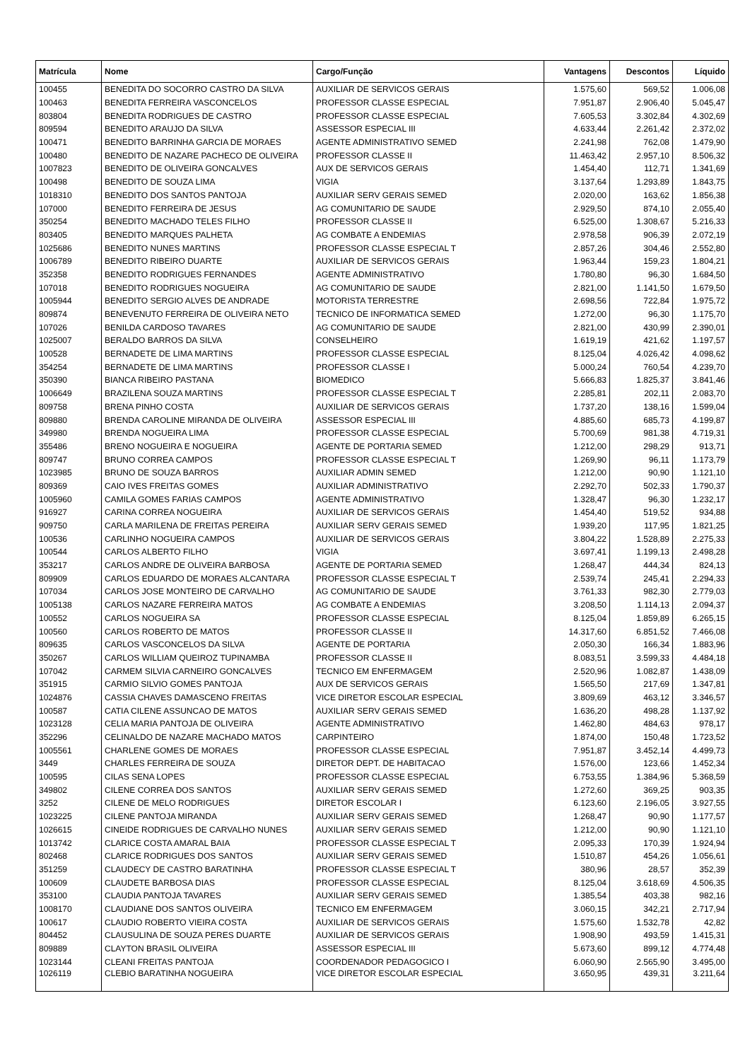| Matrícula | Nome | Cargo/Função | Vantagens | Descontos | Líquido |
| --- | --- | --- | --- | --- | --- |
| 100455 | BENEDITA DO SOCORRO CASTRO DA SILVA | AUXILIAR DE SERVICOS GERAIS | 1.575,60 | 569,52 | 1.006,08 |
| 100463 | BENEDITA FERREIRA VASCONCELOS | PROFESSOR CLASSE ESPECIAL | 7.951,87 | 2.906,40 | 5.045,47 |
| 803804 | BENEDITA RODRIGUES DE CASTRO | PROFESSOR CLASSE ESPECIAL | 7.605,53 | 3.302,84 | 4.302,69 |
| 809594 | BENEDITO ARAUJO DA SILVA | ASSESSOR ESPECIAL III | 4.633,44 | 2.261,42 | 2.372,02 |
| 100471 | BENEDITO BARRINHA GARCIA DE MORAES | AGENTE ADMINISTRATIVO SEMED | 2.241,98 | 762,08 | 1.479,90 |
| 100480 | BENEDITO DE NAZARE PACHECO DE OLIVEIRA | PROFESSOR CLASSE II | 11.463,42 | 2.957,10 | 8.506,32 |
| 1007823 | BENEDITO DE OLIVEIRA GONCALVES | AUX DE SERVICOS GERAIS | 1.454,40 | 112,71 | 1.341,69 |
| 100498 | BENEDITO DE SOUZA LIMA | VIGIA | 3.137,64 | 1.293,89 | 1.843,75 |
| 1018310 | BENEDITO DOS SANTOS PANTOJA | AUXILIAR SERV GERAIS SEMED | 2.020,00 | 163,62 | 1.856,38 |
| 107000 | BENEDITO FERREIRA DE JESUS | AG COMUNITARIO DE SAUDE | 2.929,50 | 874,10 | 2.055,40 |
| 350254 | BENEDITO MACHADO TELES FILHO | PROFESSOR CLASSE II | 6.525,00 | 1.308,67 | 5.216,33 |
| 803405 | BENEDITO MARQUES PALHETA | AG COMBATE A ENDEMIAS | 2.978,58 | 906,39 | 2.072,19 |
| 1025686 | BENEDITO NUNES MARTINS | PROFESSOR CLASSE ESPECIAL T | 2.857,26 | 304,46 | 2.552,80 |
| 1006789 | BENEDITO RIBEIRO DUARTE | AUXILIAR DE SERVICOS GERAIS | 1.963,44 | 159,23 | 1.804,21 |
| 352358 | BENEDITO RODRIGUES FERNANDES | AGENTE ADMINISTRATIVO | 1.780,80 | 96,30 | 1.684,50 |
| 107018 | BENEDITO RODRIGUES NOGUEIRA | AG COMUNITARIO DE SAUDE | 2.821,00 | 1.141,50 | 1.679,50 |
| 1005944 | BENEDITO SERGIO ALVES DE ANDRADE | MOTORISTA TERRESTRE | 2.698,56 | 722,84 | 1.975,72 |
| 809874 | BENEVENUTO FERREIRA DE OLIVEIRA NETO | TECNICO DE INFORMATICA SEMED | 1.272,00 | 96,30 | 1.175,70 |
| 107026 | BENILDA CARDOSO TAVARES | AG COMUNITARIO DE SAUDE | 2.821,00 | 430,99 | 2.390,01 |
| 1025007 | BERALDO BARROS DA SILVA | CONSELHEIRO | 1.619,19 | 421,62 | 1.197,57 |
| 100528 | BERNADETE DE LIMA MARTINS | PROFESSOR CLASSE ESPECIAL | 8.125,04 | 4.026,42 | 4.098,62 |
| 354254 | BERNADETE DE LIMA MARTINS | PROFESSOR CLASSE I | 5.000,24 | 760,54 | 4.239,70 |
| 350390 | BIANCA RIBEIRO PASTANA | BIOMEDICO | 5.666,83 | 1.825,37 | 3.841,46 |
| 1006649 | BRAZILENA SOUZA MARTINS | PROFESSOR CLASSE ESPECIAL T | 2.285,81 | 202,11 | 2.083,70 |
| 809758 | BRENA PINHO COSTA | AUXILIAR DE SERVICOS GERAIS | 1.737,20 | 138,16 | 1.599,04 |
| 809880 | BRENDA CAROLINE MIRANDA DE OLIVEIRA | ASSESSOR ESPECIAL III | 4.885,60 | 685,73 | 4.199,87 |
| 349980 | BRENDA NOGUEIRA LIMA | PROFESSOR CLASSE ESPECIAL | 5.700,69 | 981,38 | 4.719,31 |
| 355486 | BRENO NOGUEIRA E NOGUEIRA | AGENTE DE PORTARIA SEMED | 1.212,00 | 298,29 | 913,71 |
| 809747 | BRUNO CORREA CAMPOS | PROFESSOR CLASSE ESPECIAL T | 1.269,90 | 96,11 | 1.173,79 |
| 1023985 | BRUNO DE SOUZA BARROS | AUXILIAR ADMIN SEMED | 1.212,00 | 90,90 | 1.121,10 |
| 809369 | CAIO IVES FREITAS GOMES | AUXILIAR ADMINISTRATIVO | 2.292,70 | 502,33 | 1.790,37 |
| 1005960 | CAMILA GOMES FARIAS CAMPOS | AGENTE ADMINISTRATIVO | 1.328,47 | 96,30 | 1.232,17 |
| 916927 | CARINA CORREA NOGUEIRA | AUXILIAR DE SERVICOS GERAIS | 1.454,40 | 519,52 | 934,88 |
| 909750 | CARLA MARILENA DE FREITAS PEREIRA | AUXILIAR SERV GERAIS SEMED | 1.939,20 | 117,95 | 1.821,25 |
| 100536 | CARLINHO NOGUEIRA CAMPOS | AUXILIAR DE SERVICOS GERAIS | 3.804,22 | 1.528,89 | 2.275,33 |
| 100544 | CARLOS ALBERTO FILHO | VIGIA | 3.697,41 | 1.199,13 | 2.498,28 |
| 353217 | CARLOS ANDRE DE OLIVEIRA BARBOSA | AGENTE DE PORTARIA SEMED | 1.268,47 | 444,34 | 824,13 |
| 809909 | CARLOS EDUARDO DE MORAES ALCANTARA | PROFESSOR CLASSE ESPECIAL T | 2.539,74 | 245,41 | 2.294,33 |
| 107034 | CARLOS JOSE MONTEIRO DE CARVALHO | AG COMUNITARIO DE SAUDE | 3.761,33 | 982,30 | 2.779,03 |
| 1005138 | CARLOS NAZARE FERREIRA MATOS | AG COMBATE A ENDEMIAS | 3.208,50 | 1.114,13 | 2.094,37 |
| 100552 | CARLOS NOGUEIRA SA | PROFESSOR CLASSE ESPECIAL | 8.125,04 | 1.859,89 | 6.265,15 |
| 100560 | CARLOS ROBERTO DE MATOS | PROFESSOR CLASSE II | 14.317,60 | 6.851,52 | 7.466,08 |
| 809635 | CARLOS VASCONCELOS DA SILVA | AGENTE DE PORTARIA | 2.050,30 | 166,34 | 1.883,96 |
| 350267 | CARLOS WILLIAM QUEIROZ TUPINAMBA | PROFESSOR CLASSE II | 8.083,51 | 3.599,33 | 4.484,18 |
| 107042 | CARMEM SILVIA CARNEIRO GONCALVES | TECNICO EM ENFERMAGEM | 2.520,96 | 1.082,87 | 1.438,09 |
| 351915 | CARMIO SILVIO GOMES PANTOJA | AUX DE SERVICOS GERAIS | 1.565,50 | 217,69 | 1.347,81 |
| 1024876 | CASSIA CHAVES DAMASCENO FREITAS | VICE DIRETOR ESCOLAR ESPECIAL | 3.809,69 | 463,12 | 3.346,57 |
| 100587 | CATIA CILENE ASSUNCAO DE MATOS | AUXILIAR SERV GERAIS SEMED | 1.636,20 | 498,28 | 1.137,92 |
| 1023128 | CELIA MARIA PANTOJA DE OLIVEIRA | AGENTE ADMINISTRATIVO | 1.462,80 | 484,63 | 978,17 |
| 352296 | CELINALDO DE NAZARE MACHADO MATOS | CARPINTEIRO | 1.874,00 | 150,48 | 1.723,52 |
| 1005561 | CHARLENE GOMES DE MORAES | PROFESSOR CLASSE ESPECIAL | 7.951,87 | 3.452,14 | 4.499,73 |
| 3449 | CHARLES FERREIRA DE SOUZA | DIRETOR DEPT. DE HABITACAO | 1.576,00 | 123,66 | 1.452,34 |
| 100595 | CILAS SENA LOPES | PROFESSOR CLASSE ESPECIAL | 6.753,55 | 1.384,96 | 5.368,59 |
| 349802 | CILENE CORREA DOS SANTOS | AUXILIAR SERV GERAIS SEMED | 1.272,60 | 369,25 | 903,35 |
| 3252 | CILENE DE MELO RODRIGUES | DIRETOR ESCOLAR I | 6.123,60 | 2.196,05 | 3.927,55 |
| 1023225 | CILENE PANTOJA MIRANDA | AUXILIAR SERV GERAIS SEMED | 1.268,47 | 90,90 | 1.177,57 |
| 1026615 | CINEIDE RODRIGUES DE CARVALHO NUNES | AUXILIAR SERV GERAIS SEMED | 1.212,00 | 90,90 | 1.121,10 |
| 1013742 | CLARICE COSTA AMARAL BAIA | PROFESSOR CLASSE ESPECIAL T | 2.095,33 | 170,39 | 1.924,94 |
| 802468 | CLARICE RODRIGUES DOS SANTOS | AUXILIAR SERV GERAIS SEMED | 1.510,87 | 454,26 | 1.056,61 |
| 351259 | CLAUDECY DE CASTRO BARATINHA | PROFESSOR CLASSE ESPECIAL T | 380,96 | 28,57 | 352,39 |
| 100609 | CLAUDETE BARBOSA DIAS | PROFESSOR CLASSE ESPECIAL | 8.125,04 | 3.618,69 | 4.506,35 |
| 353100 | CLAUDIA PANTOJA TAVARES | AUXILIAR SERV GERAIS SEMED | 1.385,54 | 403,38 | 982,16 |
| 1008170 | CLAUDIANE DOS SANTOS OLIVEIRA | TECNICO EM ENFERMAGEM | 3.060,15 | 342,21 | 2.717,94 |
| 100617 | CLAUDIO ROBERTO VIEIRA COSTA | AUXILIAR DE SERVICOS GERAIS | 1.575,60 | 1.532,78 | 42,82 |
| 804452 | CLAUSULINA DE SOUZA PERES DUARTE | AUXILIAR DE SERVICOS GERAIS | 1.908,90 | 493,59 | 1.415,31 |
| 809889 | CLAYTON BRASIL OLIVEIRA | ASSESSOR ESPECIAL III | 5.673,60 | 899,12 | 4.774,48 |
| 1023144 | CLEANI FREITAS PANTOJA | COORDENADOR PEDAGOGICO I | 6.060,90 | 2.565,90 | 3.495,00 |
| 1026119 | CLEBIO BARATINHA NOGUEIRA | VICE DIRETOR ESCOLAR ESPECIAL | 3.650,95 | 439,31 | 3.211,64 |